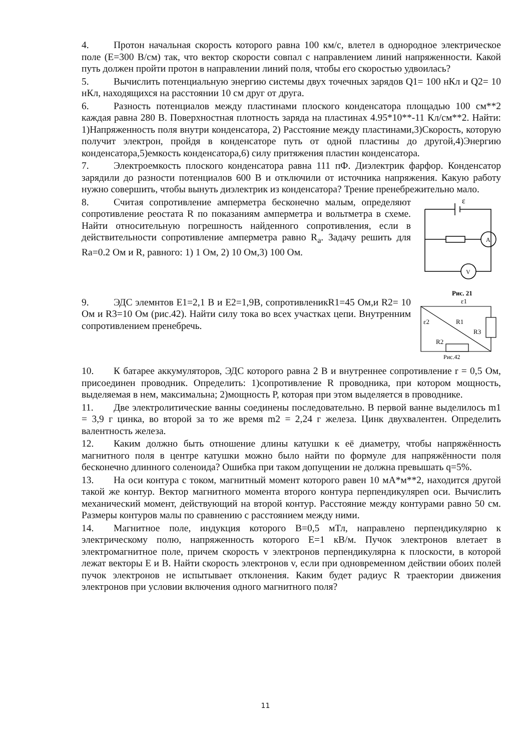4. Протон начальная скорость которого равна 100 км/с, влетел в однородное электрическое поле (E=300 В/см) так, что вектор скорости совпал с направлением линий напряженности. Какой путь должен пройти протон в направлении линий поля, чтобы его скоростью удвоилась?
5. Вычислить потенциальную энергию системы двух точечных зарядов Q1= 100 нКл и Q2= 10 нКл, находящихся на расстоянии 10 см друг от друга.
6. Разность потенциалов между пластинами плоского конденсатора площадью 100 см**2 каждая равна 280 В. Поверхностная плотность заряда на пластинах 4.95*10**-11 Кл/см**2. Найти: 1)Напряженность поля внутри конденсатора, 2) Расстояние между пластинами,3)Скорость, которую получит электрон, пройдя в конденсаторе путь от одной пластины до другой,4)Энергию конденсатора,5)емкость конденсатора,6) силу притяжения пластин конденсатора.
7. Электроемкость плоского конденсатора равна 111 пФ. Диэлектрик фарфор. Конденсатор зарядили до разности потенциалов 600 В и отключили от источника напряжения. Какую работу нужно совершить, чтобы вынуть диэлектрик из конденсатора? Трение пренебрежительно мало.
8. Считая сопротивление амперметра бесконечно малым, определяют сопротивление реостата R по показаниям амперметра и вольтметра в схеме. Найти относительную погрешность найденного сопротивления, если в действительности сопротивление амперметра равно R<sub>a</sub>. Задачу решить для Ra=0.2 Ом и R, равного: 1) 1 Ом, 2) 10 Ом,3) 100 Ом.
ε
A
V
Рис. 21
9. ЭДС элемнтов E1=2,1 В и E2=1,9В, сопротивленикR1=45 Ом,и R2= 10 Ом и R3=10 Ом (рис.42). Найти силу тока во всех участках цепи. Внутренним сопротивлением пренебречь.
ε1
ε2
R1
R3
R2
Рис.42
10. К батарее аккумуляторов, ЭДС которого равна 2 В и внутреннее сопротивление r = 0,5 Ом, присоединен проводник. Определить: 1)сопротивление R проводника, при котором мощность, выделяемая в нем, максимальна; 2)мощность P, которая при этом выделяется в проводнике.
11. Две электролитические ванны соединены последовательно. В первой ванне выделилось m1 = 3,9 г цинка, во второй за то же время m2 = 2,24 г железа. Цинк двухвалентен. Определить валентность железа.
12. Каким должно быть отношение длины катушки к её диаметру, чтобы напряжённость магнитного поля в центре катушки можно было найти по формуле для напряжённости поля бесконечно длинного соленоида? Ошибка при таком допущении не должна превышать q=5%.
13. На оси контура с током, магнитный момент которого равен 10 мА*м**2, находится другой такой же контур. Вектор магнитного момента второго контура перпендикуляреn оси. Вычислить механический момент, действующий на второй контур. Расстояние между контурами равно 50 см. Размеры контуров малы по сравнению с расстоянием между ними.
14. Магнитное поле, индукция которого B=0,5 мТл, направлено перпендикулярно к электрическому полю, напряженность которого E=1 кВ/м. Пучок электронов влетает в электромагнитное поле, причем скорость v электронов перпендикулярна к плоскости, в которой лежат векторы E и B. Найти скорость электронов v, если при одновременном действии обоих полей пучок электронов не испытывает отклонения. Каким будет радиус R траектории движения электронов при условии включения одного магнитного поля?
11